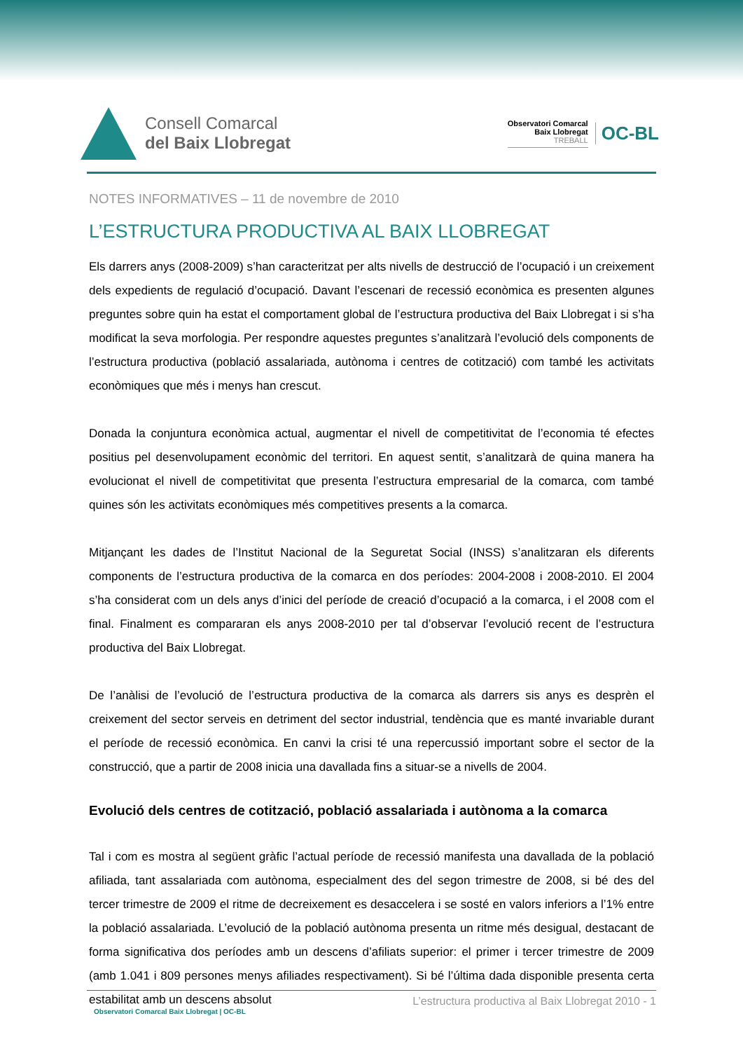Consell Comarcal
del Baix Llobregat
Observatori Comarcal
Baix Llobregat
TREBALL
OC-BL
NOTES INFORMATIVES – 11 de novembre de 2010
L’ESTRUCTURA PRODUCTIVA AL BAIX LLOBREGAT
Els darrers anys (2008-2009) s’han caracteritzat per alts nivells de destrucció de l’ocupació i un creixement dels expedients de regulació d’ocupació. Davant l’escenari de recessió econòmica es presenten algunes preguntes sobre quin ha estat el comportament global de l’estructura productiva del Baix Llobregat i si s’ha modificat la seva morfologia. Per respondre aquestes preguntes s’analitzarà l’evolució dels components de l’estructura productiva (població assalariada, autònoma i centres de cotització) com també les activitats econòmiques que més i menys han crescut.
Donada la conjuntura econòmica actual, augmentar el nivell de competitivitat de l’economia té efectes positius pel desenvolupament econòmic del territori. En aquest sentit, s’analitzarà de quina manera ha evolucionat el nivell de competitivitat que presenta l’estructura empresarial de la comarca, com també quines són les activitats econòmiques més competitives presents a la comarca.
Mitjançant les dades de l’Institut Nacional de la Seguretat Social (INSS) s’analitzaran els diferents components de l’estructura productiva de la comarca en dos períodes: 2004-2008 i 2008-2010. El 2004 s’ha considerat com un dels anys d’inici del període de creació d’ocupació a la comarca, i el 2008 com el final. Finalment es compararan els anys 2008-2010 per tal d’observar l’evolució recent de l’estructura productiva del Baix Llobregat.
De l’anàlisi de l’evolució de l’estructura productiva de la comarca als darrers sis anys es desprèn el creixement del sector serveis en detriment del sector industrial, tendència que es manté invariable durant el període de recessió econòmica. En canvi la crisi té una repercussió important sobre el sector de la construcció, que a partir de 2008 inicia una davallada fins a situar-se a nivells de 2004.
Evolució dels centres de cotització, població assalariada i autònoma a la comarca
Tal i com es mostra al següent gràfic l’actual període de recessió manifesta una davallada de la població afiliada, tant assalariada com autònoma, especialment des del segon trimestre de 2008, si bé des del tercer trimestre de 2009 el ritme de decreixement es desaccelera i se sosté en valors inferiors a l’1% entre la població assalariada. L’evolució de la població autònoma presenta un ritme més desigual, destacant de forma significativa dos períodes amb un descens d’afiliats superior: el primer i tercer trimestre de 2009 (amb 1.041 i 809 persones menys afiliades respectivament). Si bé l’última dada disponible presenta certa estabilitat amb un descens absolut
Observatori Comarcal Baix Llobregat | OC-BL
L’estructura productiva al Baix Llobregat 2010 - 1